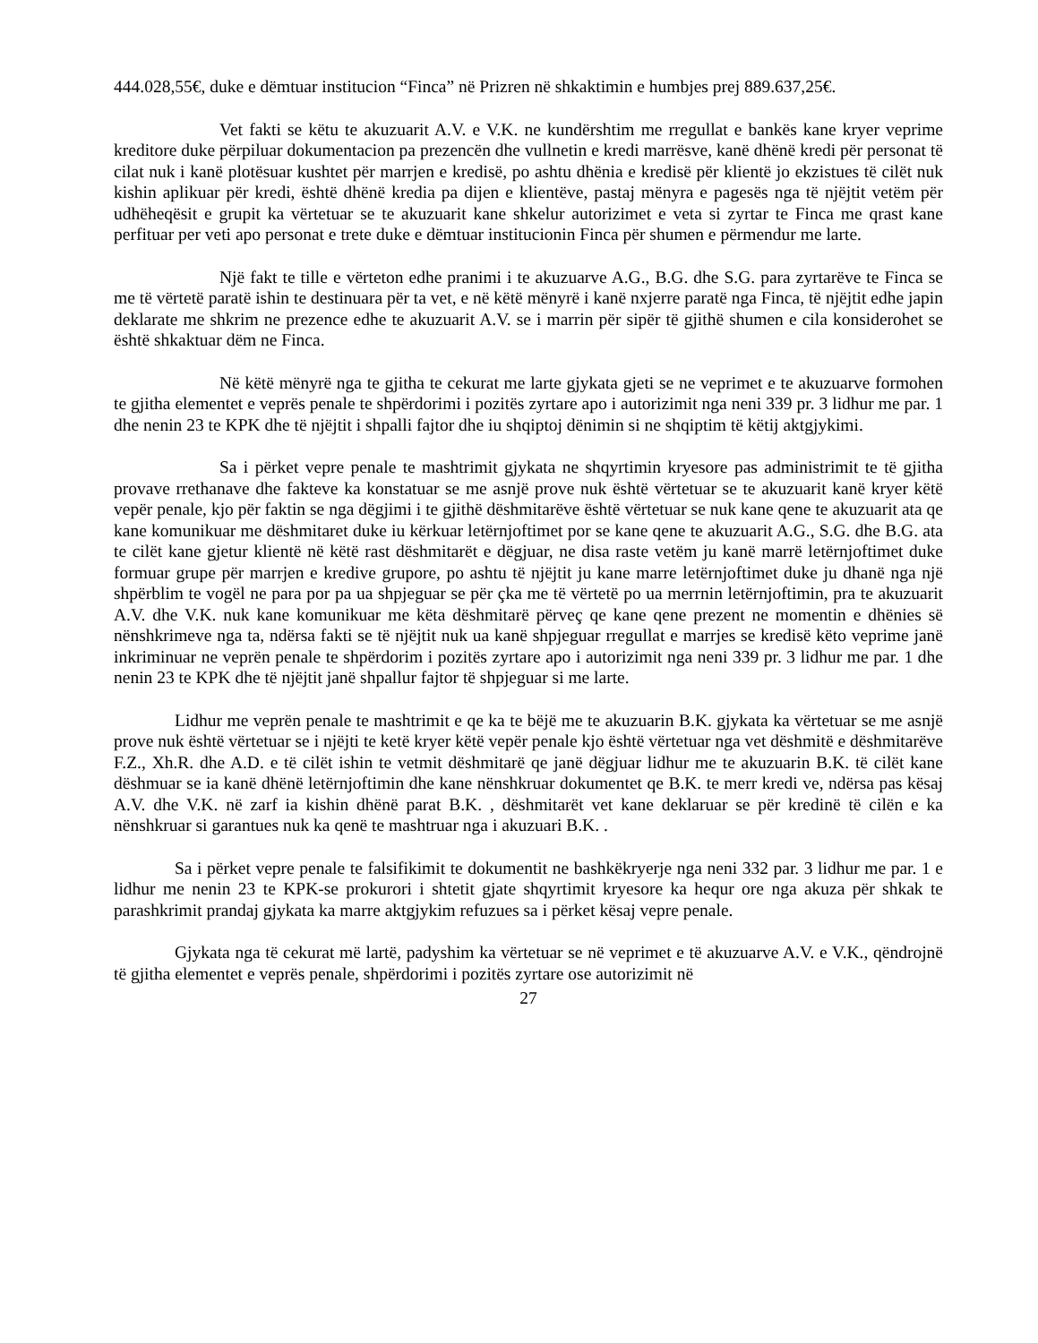444.028,55€, duke e dëmtuar institucion “Finca” në Prizren në shkaktimin e humbjes prej 889.637,25€.
Vet fakti se këtu te akuzuarit A.V. e V.K. ne kundërshtim me rregullat e bankës kane kryer veprime kreditore duke përpiluar dokumentacion pa prezencën dhe vullnetin e kredi marrësve, kanë dhënë kredi për personat të cilat nuk i kanë plotësuar kushtet për marrjen e kredisë, po ashtu dhënia e kredisë për klientë jo ekzistues të cilët nuk kishin aplikuar për kredi, është dhënë kredia pa dijen e klientëve, pastaj mënyra e pagesës nga të njëjtit vetëm për udhëheqësit e grupit ka vërtetuar se te akuzuarit kane shkelur autorizimet e veta si zyrtar te Finca me qrast kane perfituar per veti apo personat e trete duke e dëmtuar institucionin Finca për shumen e përmendur me larte.
Një fakt te tille e vërteton edhe pranimi i te akuzuarve A.G., B.G. dhe S.G. para zyrtarëve te Finca se me të vërtetë paratë ishin te destinuara për ta vet, e në këtë mënyrë i kanë nxjerre paratë nga Finca, të njëjtit edhe japin deklarate me shkrim ne prezence edhe te akuzuarit A.V. se i marrin për sipër të gjithë shumen e cila konsiderohet se është shkaktuar dëm ne Finca.
Në këtë mënyrë nga te gjitha te cekurat me larte gjykata gjeti se ne veprimet e te akuzuarve formohen te gjitha elementet e veprës penale te shpërdorimi i pozitës zyrtare apo i autorizimit nga neni 339 pr. 3 lidhur me par. 1 dhe nenin 23 te KPK dhe të njëjtit i shpalli fajtor dhe iu shqiptoj dënimin si ne shqiptim të këtij aktgjykimi.
Sa i përket vepre penale te mashtrimit gjykata ne shqyrtimin kryesore pas administrimit te të gjitha provave rrethanave dhe fakteve ka konstatuar se me asnjë prove nuk është vërtetuar se te akuzuarit kanë kryer këtë vepër penale, kjo për faktin se nga dëgjimi i te gjithë dëshmitarëve është vërtetuar se nuk kane qene te akuzuarit ata qe kane komunikuar me dëshmitaret duke iu kërkuar letërnjoftimet por se kane qene te akuzuarit A.G., S.G. dhe B.G. ata te cilët kane gjetur klientë në këtë rast dëshmitarët e dëgjuar, ne disa raste vetëm ju kanë marrë letërnjoftimet duke formuar grupe për marrjen e kredive grupore, po ashtu të njëjtit ju kane marre letërnjoftimet duke ju dhanë nga një shpërblim te vogël ne para por pa ua shpjeguar se për çka me të vërtetë po ua merrnin letërnjoftimin, pra te akuzuarit A.V. dhe V.K. nuk kane komunikuar me këta dëshmitarë përveç qe kane qene prezent ne momentin e dhënies së nënshkrimeve nga ta, ndërsa fakti se të njëjtit nuk ua kanë shpjeguar rregullat e marrjes se kredisë këto veprime janë inkriminuar ne veprën penale te shpërdorim i pozitës zyrtare apo i autorizimit nga neni 339 pr. 3 lidhur me par. 1 dhe nenin 23 te KPK dhe të njëjtit janë shpallur fajtor të shpjeguar si me larte.
Lidhur me veprën penale te mashtrimit e qe ka te bëjë me te akuzuarin B.K. gjykata ka vërtetuar se me asnjë prove nuk është vërtetuar se i njëjti te ketë kryer këtë vepër penale kjo është vërtetuar nga vet dëshmitë e dëshmitarëve F.Z., Xh.R. dhe A.D. e të cilët ishin te vetmit dëshmitarë qe janë dëgjuar lidhur me te akuzuarin B.K. të cilët kane dëshmuar se ia kanë dhënë letërnjoftimin dhe kane nënshkruar dokumentet qe B.K. te merr kredi ve, ndërsa pas kësaj A.V. dhe V.K. në zarf ia kishin dhënë parat B.K. , dëshmitarët vet kane deklaruar se për kredinë të cilën e ka nënshkruar si garantues nuk ka qenë te mashtruar nga i akuzuari B.K. .
Sa i përket vepre penale te falsifikimit te dokumentit ne bashkëkryerje nga neni 332 par. 3 lidhur me par. 1 e lidhur me nenin 23 te KPK-se prokurori i shtetit gjate shqyrtimit kryesore ka hequr ore nga akuza për shkak te parashkrimit prandaj gjykata ka marre aktgjykim refuzues sa i përket kësaj vepre penale.
Gjykata nga të cekurat më lartë, padyshim ka vërtetuar se në veprimet e të akuzuarve A.V. e V.K., qëndrojnë të gjitha elementet e veprës penale, shpërdorimi i pozitës zyrtare ose autorizimit në
27